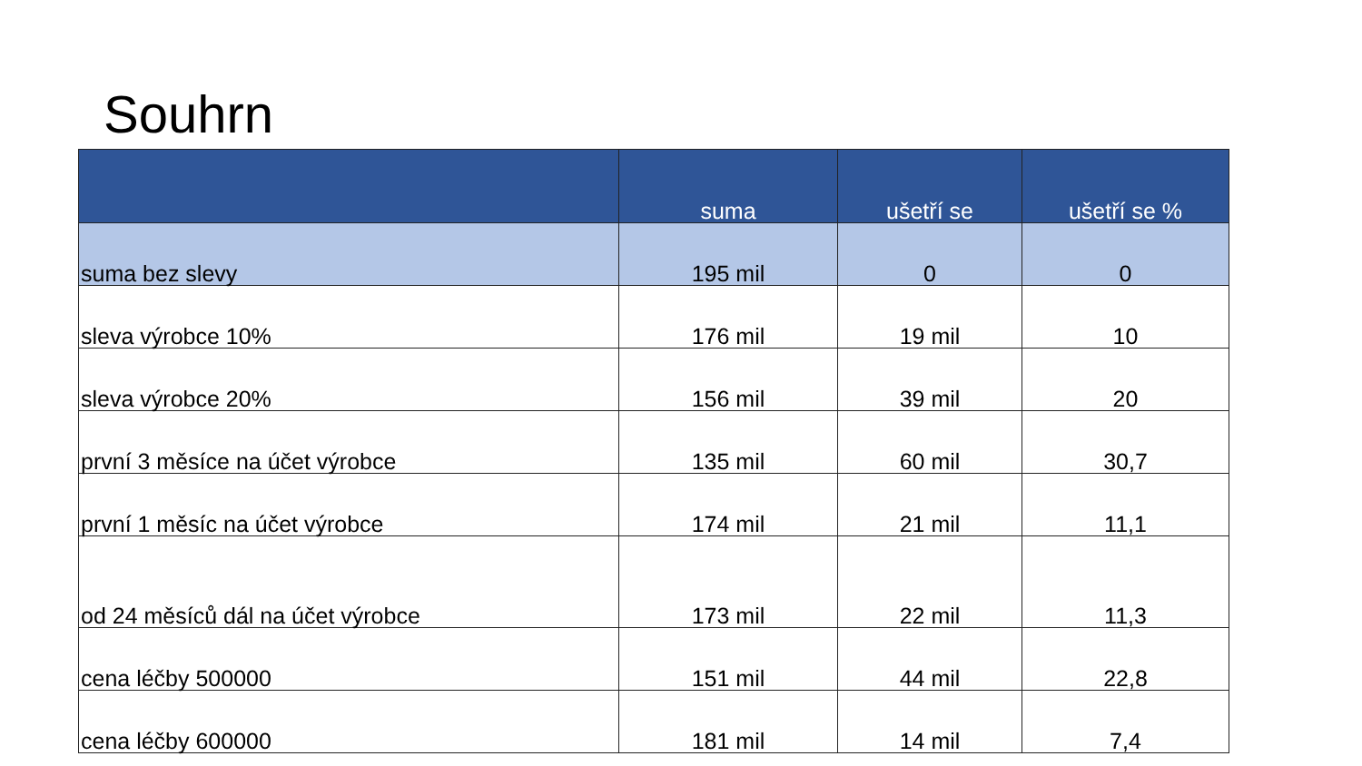Souhrn
| | suma | ušetří se | ušetří se % |
| --- | --- | --- | --- |
| suma bez slevy | 195 mil | 0 | 0 |
| sleva výrobce 10% | 176 mil | 19 mil | 10 |
| sleva výrobce 20% | 156 mil | 39 mil | 20 |
| první 3 měsíce na účet výrobce | 135 mil | 60 mil | 30,7 |
| první 1 měsíc na účet výrobce | 174 mil | 21 mil | 11,1 |
| od 24 měsíců dál na účet výrobce | 173 mil | 22 mil | 11,3 |
| cena léčby 500000 | 151 mil | 44 mil | 22,8 |
| cena léčby 600000 | 181 mil | 14 mil | 7,4 |